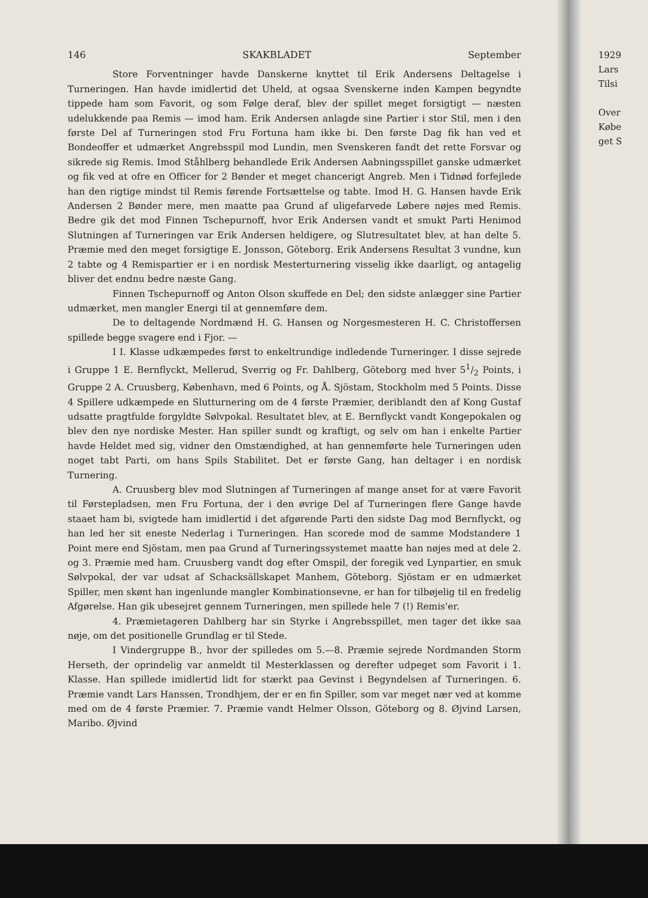146 SKAKBLADET September
Store Forventninger havde Danskerne knyttet til Erik Andersens Deltagelse i Turneringen. Han havde imidlertid det Uheld, at ogsaa Svenskerne inden Kampen begyndte tippede ham som Favorit, og som Følge deraf, blev der spillet meget forsigtigt — næsten udelukkende paa Remis — imod ham. Erik Andersen anlagde sine Partier i stor Stil, men i den første Del af Turneringen stod Fru Fortuna ham ikke bi. Den første Dag fik han ved et Bondeoffer et udmærket Angrebsspil mod Lundin, men Svenskeren fandt det rette Forsvar og sikrede sig Remis. Imod Ståhlberg behandlede Erik Andersen Aabningsspillet ganske udmærket og fik ved at ofre en Officer for 2 Bønder et meget chancerigt Angreb. Men i Tidnød forfejlede han den rigtige mindst til Remis førende Fortsættelse og tabte. Imod H. G. Hansen havde Erik Andersen 2 Bønder mere, men maatte paa Grund af uligefarvede Løbere nøjes med Remis. Bedre gik det mod Finnen Tschepurnoff, hvor Erik Andersen vandt et smukt Parti Henimod Slutningen af Turneringen var Erik Andersen heldigere, og Slutresultatet blev, at han delte 5. Præmie med den meget forsigtige E. Jonsson, Göteborg. Erik Andersens Resultat 3 vundne, kun 2 tabte og 4 Remispartier er i en nordisk Mesterturnering visselig ikke daarligt, og antagelig bliver det endnu bedre næste Gang.
Finnen Tschepurnoff og Anton Olson skuffede en Del; den sidste anlægger sine Partier udmærket, men mangler Energi til at gennemføre dem.
De to deltagende Nordmænd H. G. Hansen og Norgesmesteren H. C. Christoffersen spillede begge svagere end i Fjor. —
I I. Klasse udkæmpedes først to enkeltrundige indledende Turneringer. I disse sejrede i Gruppe 1 E. Bernflyckt, Mellerud, Sverrig og Fr. Dahlberg, Göteborg med hver 51/2 Points, i Gruppe 2 A. Cruusberg, København, med 6 Points, og Å. Sjöstam, Stockholm med 5 Points. Disse 4 Spillere udkæmpede en Slutturnering om de 4 første Præmier, deriblandt den af Kong Gustaf udsatte pragtfulde forgyldte Sølvpokal. Resultatet blev, at E. Bernflyckt vandt Kongepokalen og blev den nye nordiske Mester. Han spiller sundt og kraftigt, og selv om han i enkelte Partier havde Heldet med sig, vidner den Omstændighed, at han gennemførte hele Turneringen uden noget tabt Parti, om hans Spils Stabilitet. Det er første Gang, han deltager i en nordisk Turnering.
A. Cruusberg blev mod Slutningen af Turneringen af mange anset for at være Favorit til Førstepladsen, men Fru Fortuna, der i den øvrige Del af Turneringen flere Gange havde staaet ham bi, svigtede ham imidlertid i det afgørende Parti den sidste Dag mod Bernflyckt, og han led her sit eneste Nederlag i Turneringen. Han scorede mod de samme Modstandere 1 Point mere end Sjöstam, men paa Grund af Turneringssystemet maatte han nøjes med at dele 2. og 3. Præmie med ham. Cruusberg vandt dog efter Omspil, der foregik ved Lynpartier, en smuk Sølvpokal, der var udsat af Schacksällskapet Manhem, Göteborg. Sjöstam er en udmærket Spiller, men skønt han ingenlunde mangler Kombinationsevne, er han for tilbøjelig til en fredelig Afgørelse. Han gik ubesejret gennem Turneringen, men spillede hele 7 (!) Remis'er.
4. Præmietageren Dahlberg har sin Styrke i Angrebsspillet, men tager det ikke saa nøje, om det positionelle Grundlag er til Stede.
I Vindergruppe B., hvor der spilledes om 5.—8. Præmie sejrede Nordmanden Storm Herseth, der oprindelig var anmeldt til Mesterklassen og derefter udpeget som Favorit i 1. Klasse. Han spillede imidlertid lidt for stærkt paa Gevinst i Begyndelsen af Turneringen. 6. Præmie vandt Lars Hanssen, Trondhjem, der er en fin Spiller, som var meget nær ved at komme med om de 4 første Præmier. 7. Præmie vandt Helmer Olsson, Göteborg og 8. Øjvind Larsen, Maribo. Øjvind
1929
Lars
Tilsi
Over
Købe
get S